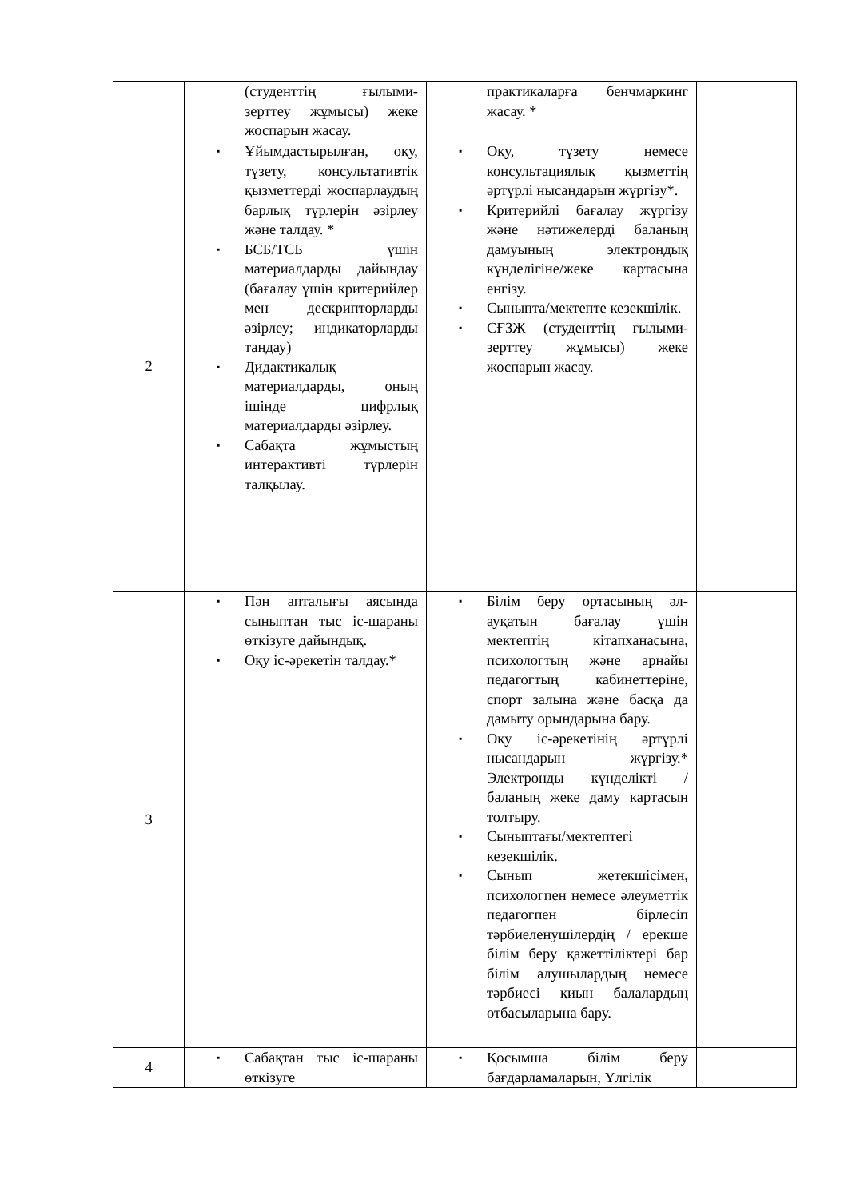| | (студенттің ғылыми-зерттеу жұмысы) жеке жоспарын жасау. | практикаларға бенчмаркинг жасау. * | |
| 2 | ▪ Ұйымдастырылған, оқу, түзету, консультативтік қызметтерді жоспарлаудың барлық түрлерін әзірлеу және талдау. * ▪ БСБ/ТСБ үшін материалдарды дайындау (бағалау үшін критерийлер мен дескрипторларды әзірлеу; индикаторларды таңдау) ▪ Дидактикалық материалдарды, оның ішінде цифрлық материалдарды әзірлеу. ▪ Сабақта жұмыстың интерактивті түрлерін талқылау. | ▪ Оқу, түзету немесе консультациялық қызметтің әртүрлі нысандарын жүргізу*. ▪ Критерийлі бағалау жүргізу және нәтижелерді баланың дамуының электрондық күнделігіне/жеке картасына енгізу. ▪ Сыныпта/мектепте кезекшілік. ▪ СҒЗЖ (студенттің ғылыми-зерттеу жұмысы) жеке жоспарын жасау. | |
| 3 | ▪ Пән апталығы аясында сыныптан тыс іс-шараны өткізуге дайындық. ▪ Оқу іс-әрекетін талдау.* | ▪ Білім беру ортасының әл-ауқатын бағалау үшін мектептің кітапханасына, психологтың және арнайы педагогтың кабинеттеріне, спорт залына және басқа да дамыту орындарына бару. ▪ Оқу іс-әрекетінің әртүрлі нысандарын жүргізу.* Электронды күнделікті / баланың жеке даму картасын толтыру. ▪ Сыныптағы/мектептегі кезекшілік. ▪ Сынып жетекшісімен, психологпен немесе әлеуметтік педагогпен бірлесіп тәрбиеленушілердің / ерекше білім беру қажеттіліктері бар білім алушылардың немесе тәрбиесі қиын балалардың отбасыларына бару. | |
| 4 | ▪ Сабақтан тыс іс-шараны өткізуге | ▪ Қосымша білім беру бағдарламаларын, Үлгілік | |